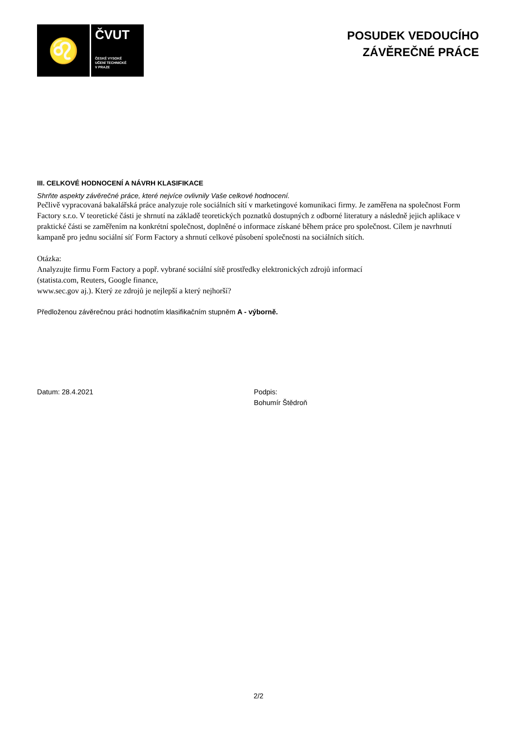♌
ČVUT
ČESKÉ VYSOKÉ
UČENÍ TECHNICKÉ
V PRAZE
POSUDEK VEDOUCÍHO
ZÁVĚREČNÉ PRÁCE
III. CELKOVÉ HODNOCENÍ A NÁVRH KLASIFIKACE
Shrňte aspekty závěrečné práce, které nejvíce ovlivnily Vaše celkové hodnocení.
Pečlivě vypracovaná bakalářská práce analyzuje role sociálních sítí v marketingové komunikaci firmy. Je zaměřena na společnost Form Factory s.r.o. V teoretické části je shrnutí na základě teoretických poznatků dostupných z odborné literatury a následně jejich aplikace v praktické části se zaměřením na konkrétní společnost, doplněné o informace získané během práce pro společnost. Cílem je navrhnutí kampaně pro jednu sociální síť Form Factory a shrnutí celkové působení společnosti na sociálních sítích.
Otázka:
Analyzujte firmu Form Factory a popř. vybrané sociální sítě prostředky elektronických zdrojů informací
(statista.com, Reuters, Google finance,
www.sec.gov aj.). Který ze zdrojů je nejlepší a který nejhorší?
Předloženou závěrečnou práci hodnotím klasifikačním stupněm A - výborně.
Datum: 28.4.2021 Podpis:
Bohumír Štědroň
2/2